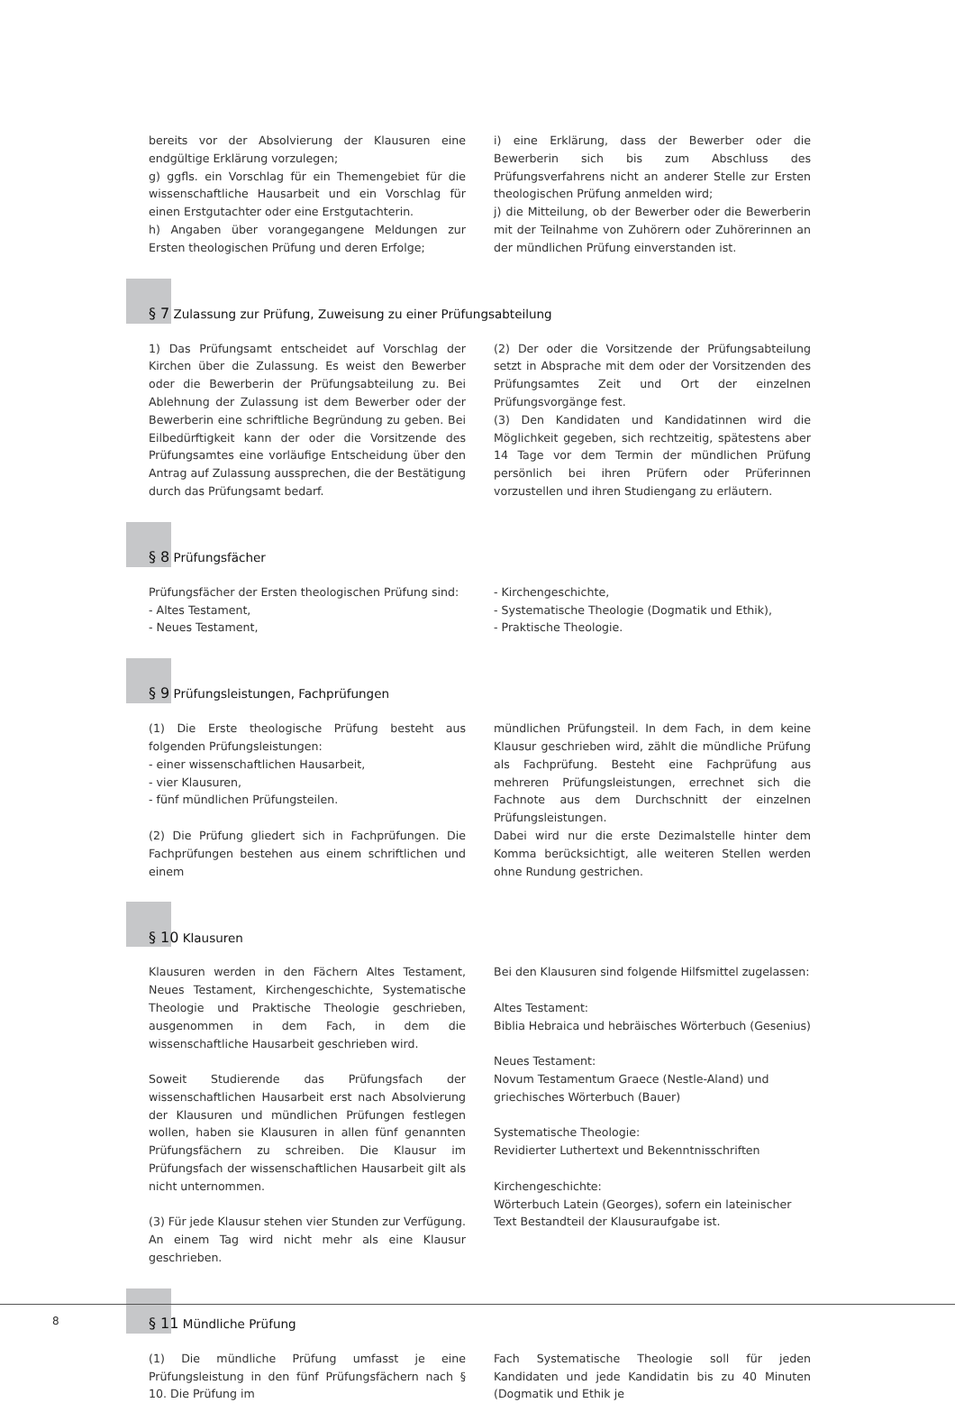bereits vor der Absolvierung der Klausuren eine endgültige Erklärung vorzulegen;
g) ggfls. ein Vorschlag für ein Themengebiet für die wissenschaftliche Hausarbeit und ein Vorschlag für einen Erstgutachter oder eine Erstgutachterin.
h) Angaben über vorangegangene Meldungen zur Ersten theologischen Prüfung und deren Erfolge;
i) eine Erklärung, dass der Bewerber oder die Bewerberin sich bis zum Abschluss des Prüfungsverfahrens nicht an anderer Stelle zur Ersten theologischen Prüfung anmelden wird;
j) die Mitteilung, ob der Bewerber oder die Bewerberin mit der Teilnahme von Zuhörern oder Zuhörerinnen an der mündlichen Prüfung einverstanden ist.
§ 7 Zulassung zur Prüfung, Zuweisung zu einer Prüfungsabteilung
1) Das Prüfungsamt entscheidet auf Vorschlag der Kirchen über die Zulassung. Es weist den Bewerber oder die Bewerberin der Prüfungsabteilung zu. Bei Ablehnung der Zulassung ist dem Bewerber oder der Bewerberin eine schriftliche Begründung zu geben. Bei Eilbedürftigkeit kann der oder die Vorsitzende des Prüfungsamtes eine vorläufige Entscheidung über den Antrag auf Zulassung aussprechen, die der Bestätigung durch das Prüfungsamt bedarf.
(2) Der oder die Vorsitzende der Prüfungsabteilung setzt in Absprache mit dem oder der Vorsitzenden des Prüfungsamtes Zeit und Ort der einzelnen Prüfungsvorgänge fest.
(3) Den Kandidaten und Kandidatinnen wird die Möglichkeit gegeben, sich rechtzeitig, spätestens aber 14 Tage vor dem Termin der mündlichen Prüfung persönlich bei ihren Prüfern oder Prüferinnen vorzustellen und ihren Studiengang zu erläutern.
§ 8 Prüfungsfächer
Prüfungsfächer der Ersten theologischen Prüfung sind:
- Altes Testament,
- Neues Testament,
- Kirchengeschichte,
- Systematische Theologie (Dogmatik und Ethik),
- Praktische Theologie.
§ 9 Prüfungsleistungen, Fachprüfungen
(1) Die Erste theologische Prüfung besteht aus folgenden Prüfungsleistungen:
- einer wissenschaftlichen Hausarbeit,
- vier Klausuren,
- fünf mündlichen Prüfungsteilen.
(2) Die Prüfung gliedert sich in Fachprüfungen. Die Fachprüfungen bestehen aus einem schriftlichen und einem
mündlichen Prüfungsteil. In dem Fach, in dem keine Klausur geschrieben wird, zählt die mündliche Prüfung als Fachprüfung. Besteht eine Fachprüfung aus mehreren Prüfungsleistungen, errechnet sich die Fachnote aus dem Durchschnitt der einzelnen Prüfungsleistungen.
Dabei wird nur die erste Dezimalstelle hinter dem Komma berücksichtigt, alle weiteren Stellen werden ohne Rundung gestrichen.
§ 10 Klausuren
Klausuren werden in den Fächern Altes Testament, Neues Testament, Kirchengeschichte, Systematische Theologie und Praktische Theologie geschrieben, ausgenommen in dem Fach, in dem die wissenschaftliche Hausarbeit geschrieben wird.
Soweit Studierende das Prüfungsfach der wissenschaftlichen Hausarbeit erst nach Absolvierung der Klausuren und mündlichen Prüfungen festlegen wollen, haben sie Klausuren in allen fünf genannten Prüfungsfächern zu schreiben. Die Klausur im Prüfungsfach der wissenschaftlichen Hausarbeit gilt als nicht unternommen.
(3) Für jede Klausur stehen vier Stunden zur Verfügung. An einem Tag wird nicht mehr als eine Klausur geschrieben.
Bei den Klausuren sind folgende Hilfsmittel zugelassen:
Altes Testament:
Biblia Hebraica und hebräisches Wörterbuch (Gesenius)
Neues Testament:
Novum Testamentum Graece (Nestle-Aland) und griechisches Wörterbuch (Bauer)
Systematische Theologie:
Revidierter Luthertext und Bekenntnisschriften
Kirchengeschichte:
Wörterbuch Latein (Georges), sofern ein lateinischer Text Bestandteil der Klausuraufgabe ist.
§ 11 Mündliche Prüfung
(1) Die mündliche Prüfung umfasst je eine Prüfungsleistung in den fünf Prüfungsfächern nach § 10. Die Prüfung im
Fach Systematische Theologie soll für jeden Kandidaten und jede Kandidatin bis zu 40 Minuten (Dogmatik und Ethik je
8